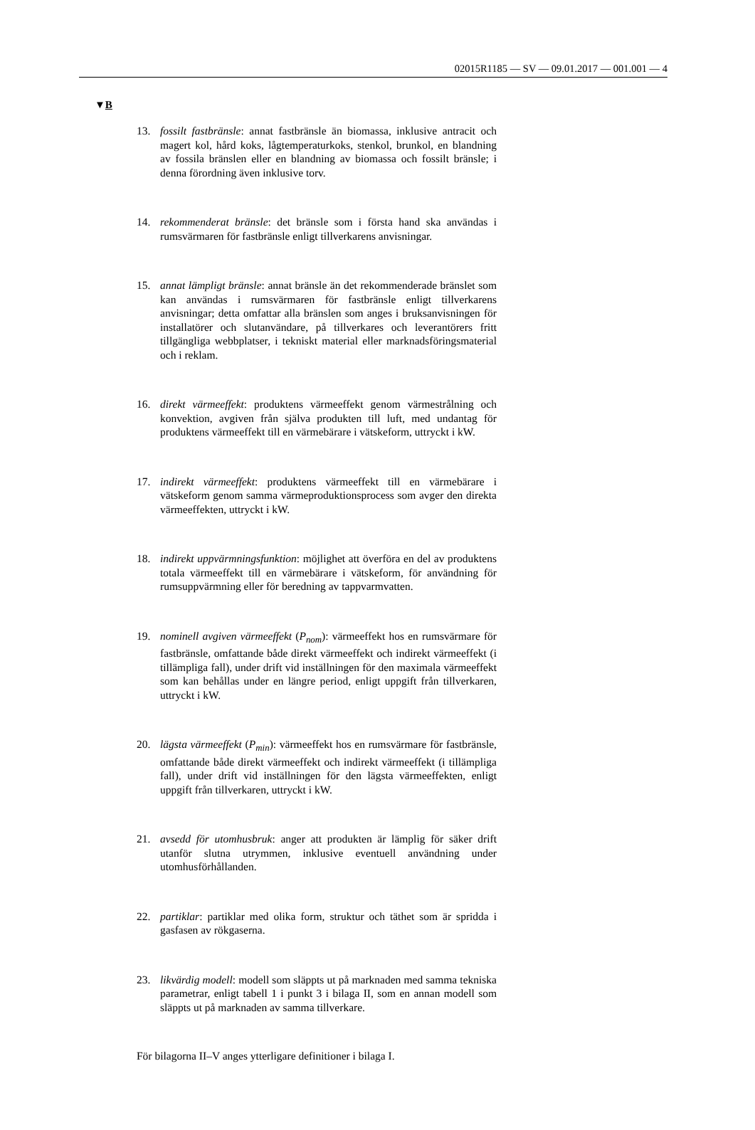02015R1185 — SV — 09.01.2017 — 001.001 — 4
▼B
13. fossilt fastbränsle: annat fastbränsle än biomassa, inklusive antracit och magert kol, hård koks, lågtemperaturkoks, stenkol, brunkol, en blandning av fossila bränslen eller en blandning av biomassa och fossilt bränsle; i denna förordning även inklusive torv.
14. rekommenderat bränsle: det bränsle som i första hand ska användas i rumsvärmaren för fastbränsle enligt tillverkarens anvisningar.
15. annat lämpligt bränsle: annat bränsle än det rekommenderade bränslet som kan användas i rumsvärmaren för fastbränsle enligt tillverkarens anvisningar; detta omfattar alla bränslen som anges i bruksanvisningen för installatörer och slutanvändare, på tillverkares och leverantörers fritt tillgängliga webbplatser, i tekniskt material eller marknadsföringsmaterial och i reklam.
16. direkt värmeeffekt: produktens värmeeffekt genom värmestrålning och konvektion, avgiven från själva produkten till luft, med undantag för produktens värmeeffekt till en värmebärare i vätskeform, uttryckt i kW.
17. indirekt värmeeffekt: produktens värmeeffekt till en värmebärare i vätskeform genom samma värmeproduktionsprocess som avger den direkta värmeeffekten, uttryckt i kW.
18. indirekt uppvärmningsfunktion: möjlighet att överföra en del av produktens totala värmeeffekt till en värmebärare i vätskeform, för användning för rumsuppvärmning eller för beredning av tappvarmvatten.
19. nominell avgiven värmeeffekt (P<sub>nom</sub>): värmeeffekt hos en rumsvärmare för fastbränsle, omfattande både direkt värmeeffekt och indirekt värmeeffekt (i tillämpliga fall), under drift vid inställningen för den maximala värmeeffekt som kan behållas under en längre period, enligt uppgift från tillverkaren, uttryckt i kW.
20. lägsta värmeeffekt (P<sub>min</sub>): värmeeffekt hos en rumsvärmare för fastbränsle, omfattande både direkt värmeeffekt och indirekt värmeeffekt (i tillämpliga fall), under drift vid inställningen för den lägsta värmeeffekten, enligt uppgift från tillverkaren, uttryckt i kW.
21. avsedd för utomhusbruk: anger att produkten är lämplig för säker drift utanför slutna utrymmen, inklusive eventuell användning under utomhusförhållanden.
22. partiklar: partiklar med olika form, struktur och täthet som är spridda i gasfasen av rökgaserna.
23. likvärdig modell: modell som släppts ut på marknaden med samma tekniska parametrar, enligt tabell 1 i punkt 3 i bilaga II, som en annan modell som släppts ut på marknaden av samma tillverkare.
För bilagorna II–V anges ytterligare definitioner i bilaga I.